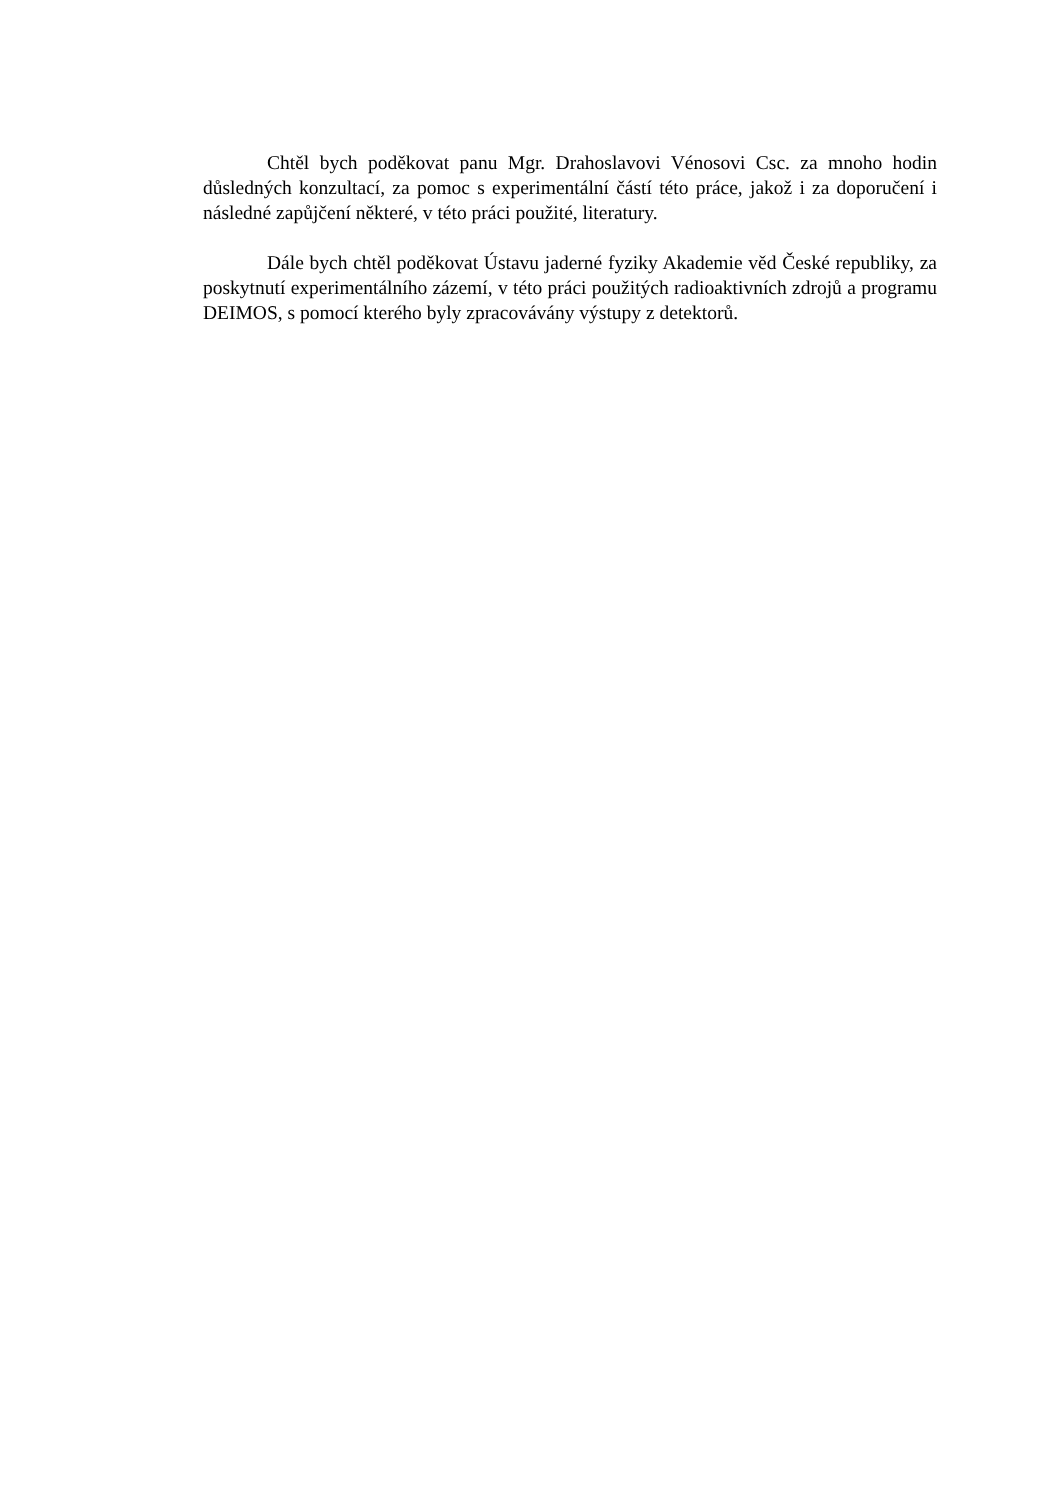Chtěl bych poděkovat panu Mgr. Drahoslavovi Vénosovi Csc. za mnoho hodin důsledných konzultací, za pomoc s experimentální částí této práce, jakož i za doporučení i následné zapůjčení některé, v této práci použité, literatury.
Dále bych chtěl poděkovat Ústavu jaderné fyziky Akademie věd České republiky, za poskytnutí experimentálního zázemí, v této práci použitých radioaktivních zdrojů a programu DEIMOS, s pomocí kterého byly zpracovávány výstupy z detektorů.